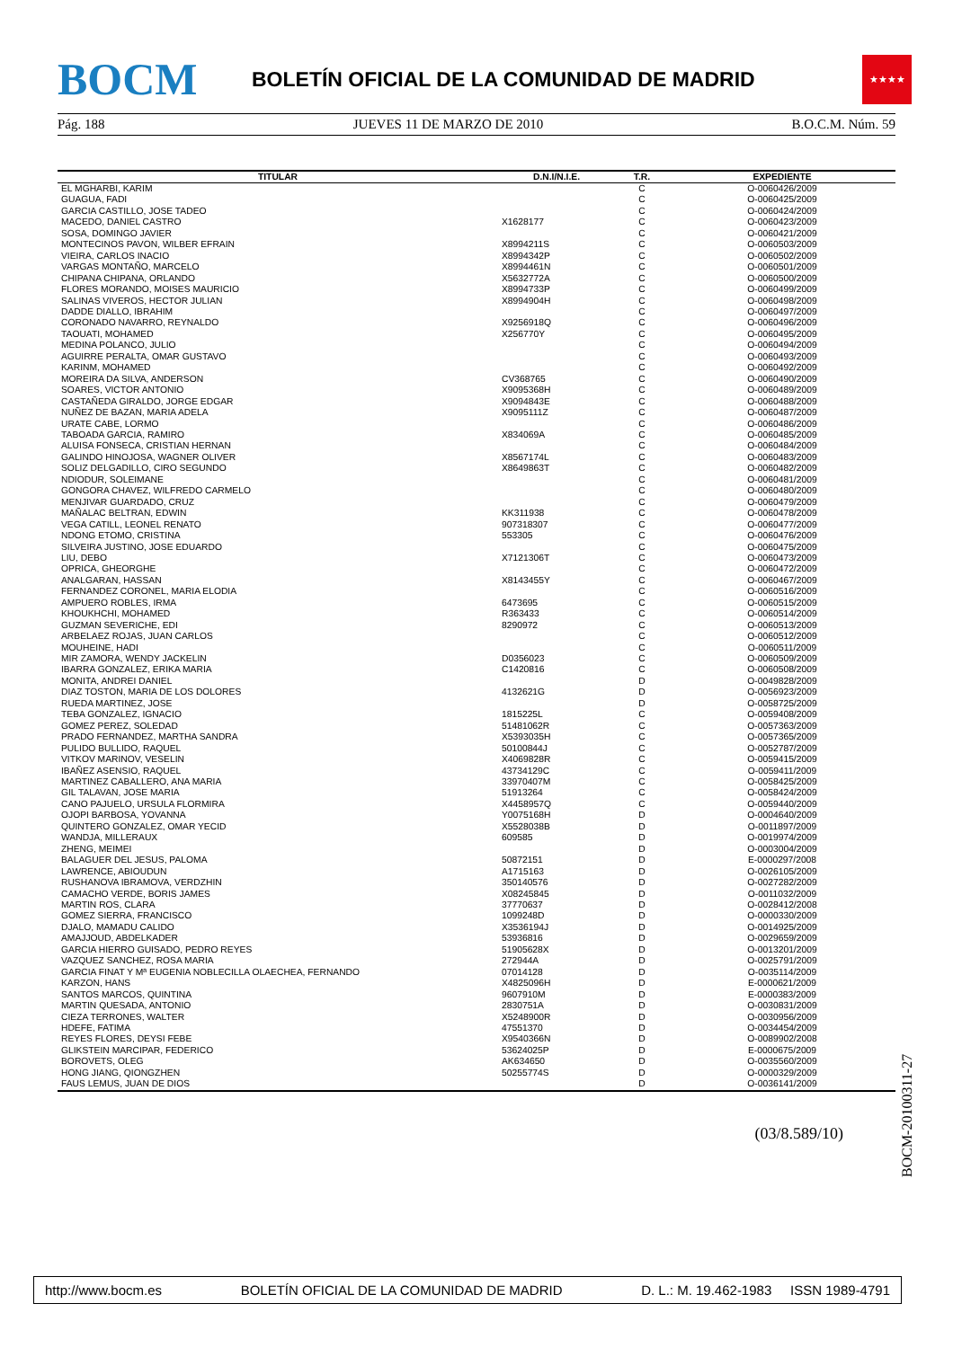BOCM
BOLETÍN OFICIAL DE LA COMUNIDAD DE MADRID
★★★★
Pág. 188 JUEVES 11 DE MARZO DE 2010 B.O.C.M. Núm. 59
| TITULAR | D.N.I/N.I.E. | T.R. | EXPEDIENTE |
| --- | --- | --- | --- |
| EL MGHARBI, KARIM | | C | O-0060426/2009 |
| GUAGUA, FADI | | C | O-0060425/2009 |
| GARCIA CASTILLO, JOSE TADEO | | C | O-0060424/2009 |
| MACEDO, DANIEL CASTRO | X1628177 | C | O-0060423/2009 |
| SOSA, DOMINGO JAVIER | | C | O-0060421/2009 |
| MONTECINOS PAVON, WILBER EFRAIN | X8994211S | C | O-0060503/2009 |
| VIEIRA, CARLOS INACIO | X8994342P | C | O-0060502/2009 |
| VARGAS MONTAÑO, MARCELO | X8994461N | C | O-0060501/2009 |
| CHIPANA CHIPANA, ORLANDO | X5632772A | C | O-0060500/2009 |
| FLORES MORANDO, MOISES MAURICIO | X8994733P | C | O-0060499/2009 |
| SALINAS VIVEROS, HECTOR JULIAN | X8994904H | C | O-0060498/2009 |
| DADDE DIALLO, IBRAHIM | | C | O-0060497/2009 |
| CORONADO NAVARRO, REYNALDO | X9256918Q | C | O-0060496/2009 |
| TAOUATI, MOHAMED | X256770Y | C | O-0060495/2009 |
| MEDINA POLANCO, JULIO | | C | O-0060494/2009 |
| AGUIRRE PERALTA, OMAR GUSTAVO | | C | O-0060493/2009 |
| KARINM, MOHAMED | | C | O-0060492/2009 |
| MOREIRA DA SILVA, ANDERSON | CV368765 | C | O-0060490/2009 |
| SOARES, VICTOR ANTONIO | X9095368H | C | O-0060489/2009 |
| CASTAÑEDA GIRALDO, JORGE EDGAR | X9094843E | C | O-0060488/2009 |
| NUÑEZ DE BAZAN, MARIA ADELA | X9095111Z | C | O-0060487/2009 |
| URATE CABE, LORMO | | C | O-0060486/2009 |
| TABOADA GARCIA, RAMIRO | X834069A | C | O-0060485/2009 |
| ALUISA FONSECA, CRISTIAN HERNAN | | C | O-0060484/2009 |
| GALINDO HINOJOSA, WAGNER OLIVER | X8567174L | C | O-0060483/2009 |
| SOLIZ DELGADILLO, CIRO SEGUNDO | X8649863T | C | O-0060482/2009 |
| NDIODUR, SOLEIMANE | | C | O-0060481/2009 |
| GONGORA CHAVEZ, WILFREDO CARMELO | | C | O-0060480/2009 |
| MENJIVAR GUARDADO, CRUZ | | C | O-0060479/2009 |
| MAÑALAC BELTRAN, EDWIN | KK311938 | C | O-0060478/2009 |
| VEGA CATILL, LEONEL RENATO | 907318307 | C | O-0060477/2009 |
| NDONG ETOMO, CRISTINA | 553305 | C | O-0060476/2009 |
| SILVEIRA JUSTINO, JOSE EDUARDO | | C | O-0060475/2009 |
| LIU, DEBO | X7121306T | C | O-0060473/2009 |
| OPRICA, GHEORGHE | | C | O-0060472/2009 |
| ANALGARAN, HASSAN | X8143455Y | C | O-0060467/2009 |
| FERNANDEZ CORONEL, MARIA ELODIA | | C | O-0060516/2009 |
| AMPUERO ROBLES, IRMA | 6473695 | C | O-0060515/2009 |
| KHOUKHCHI, MOHAMED | R363433 | C | O-0060514/2009 |
| GUZMAN SEVERICHE, EDI | 8290972 | C | O-0060513/2009 |
| ARBELAEZ ROJAS, JUAN CARLOS | | C | O-0060512/2009 |
| MOUHEINE, HADI | | C | O-0060511/2009 |
| MIR ZAMORA, WENDY JACKELIN | D0356023 | C | O-0060509/2009 |
| IBARRA GONZALEZ, ERIKA MARIA | C1420816 | C | O-0060508/2009 |
| MONITA, ANDREI DANIEL | | D | O-0049828/2009 |
| DIAZ TOSTON, MARIA DE LOS DOLORES | 4132621G | D | O-0056923/2009 |
| RUEDA MARTINEZ, JOSE | | D | O-0058725/2009 |
| TEBA GONZALEZ, IGNACIO | 1815225L | C | O-0059408/2009 |
| GOMEZ PEREZ, SOLEDAD | 51481062R | C | O-0057363/2009 |
| PRADO FERNANDEZ, MARTHA SANDRA | X5393035H | C | O-0057365/2009 |
| PULIDO BULLIDO, RAQUEL | 50100844J | C | O-0052787/2009 |
| VITKOV MARINOV, VESELIN | X4069828R | C | O-0059415/2009 |
| IBAÑEZ ASENSIO, RAQUEL | 43734129C | C | O-0059411/2009 |
| MARTINEZ CABALLERO, ANA MARIA | 33970407M | C | O-0058425/2009 |
| GIL TALAVAN, JOSE MARIA | 51913264 | C | O-0058424/2009 |
| CANO PAJUELO, URSULA FLORMIRA | X4458957Q | C | O-0059440/2009 |
| OJOPI BARBOSA, YOVANNA | Y0075168H | D | O-0004640/2009 |
| QUINTERO GONZALEZ, OMAR YECID | X5528038B | D | O-0011897/2009 |
| WANDJA, MILLERAUX | 609585 | D | O-0019974/2009 |
| ZHENG, MEIMEI | | D | O-0003004/2009 |
| BALAGUER DEL JESUS, PALOMA | 50872151 | D | E-0000297/2008 |
| LAWRENCE, ABIOUDUN | A1715163 | D | O-0026105/2009 |
| RUSHANOVA IBRAMOVA, VERDZHIN | 350140576 | D | O-0027282/2009 |
| CAMACHO VERDE, BORIS JAMES | X08245845 | D | O-0011032/2009 |
| MARTIN ROS, CLARA | 37770637 | D | O-0028412/2008 |
| GOMEZ SIERRA, FRANCISCO | 1099248D | D | O-0000330/2009 |
| DJALO, MAMADU CALIDO | X3536194J | D | O-0014925/2009 |
| AMAJJOUD, ABDELKADER | 53936816 | D | O-0029659/2009 |
| GARCIA HIERRO GUISADO, PEDRO REYES | 51905628X | D | O-0013201/2009 |
| VAZQUEZ SANCHEZ, ROSA MARIA | 272944A | D | O-0025791/2009 |
| GARCIA FINAT Y Mª EUGENIA NOBLECILLA OLAECHEA, FERNANDO | 07014128 | D | O-0035114/2009 |
| KARZON, HANS | X4825096H | D | E-0000621/2009 |
| SANTOS MARCOS, QUINTINA | 9607910M | D | E-0000383/2009 |
| MARTIN QUESADA, ANTONIO | 2830751A | D | O-0030831/2009 |
| CIEZA TERRONES, WALTER | X5248900R | D | O-0030956/2009 |
| HDEFE, FATIMA | 47551370 | D | O-0034454/2009 |
| REYES FLORES, DEYSI FEBE | X9540366N | D | O-0089902/2008 |
| GLIKSTEIN MARCIPAR, FEDERICO | 53624025P | D | E-0000675/2009 |
| BOROVETS, OLEG | AK634650 | D | O-0035560/2009 |
| HONG JIANG, QIONGZHEN | 50255774S | D | O-0000329/2009 |
| FAUS LEMUS, JUAN DE DIOS | | D | O-0036141/2009 |
(03/8.589/10)
BOCM-20100311-27
http://www.bocm.es BOLETÍN OFICIAL DE LA COMUNIDAD DE MADRID D. L.: M. 19.462-1983 ISSN 1989-4791